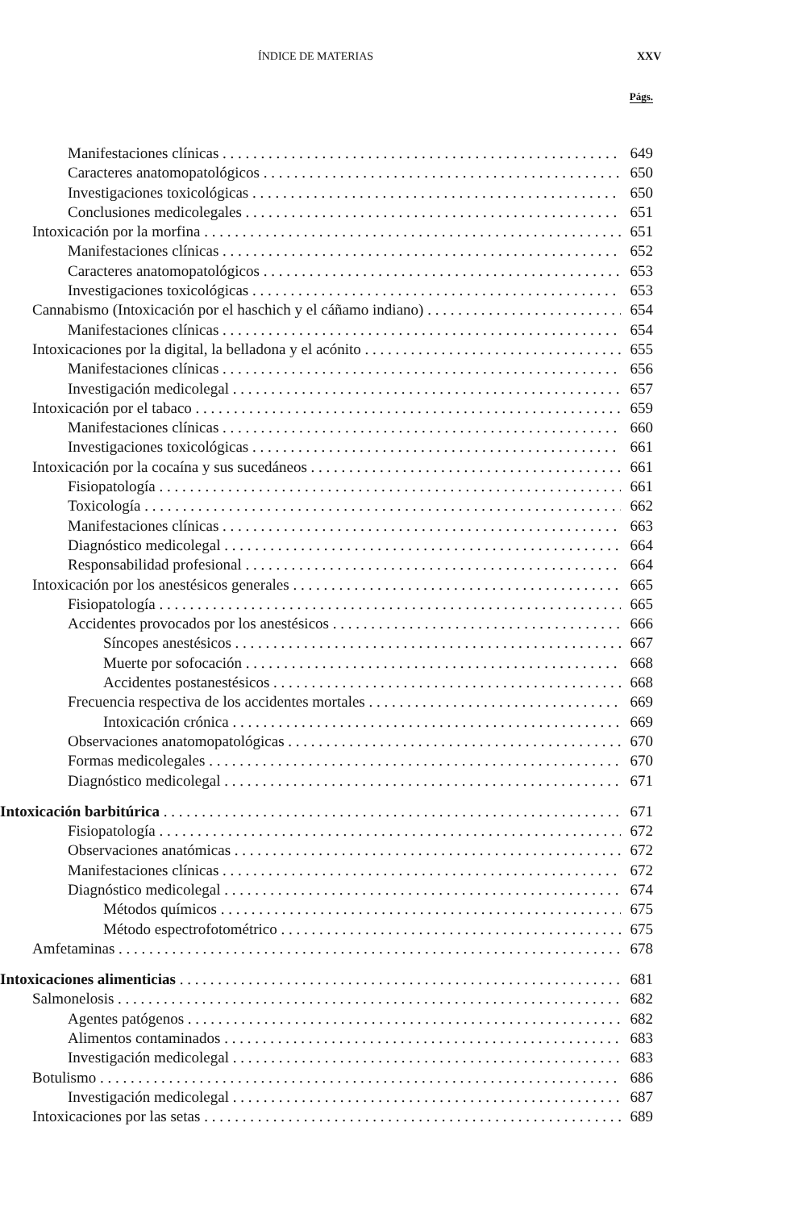ÍNDICE DE MATERIAS XXV
Págs.
Manifestaciones clínicas 649
Caracteres anatomopatológicos 650
Investigaciones toxicológicas 650
Conclusiones medicolegales 651
Intoxicación por la morfina 651
Manifestaciones clínicas 652
Caracteres anatomopatológicos 653
Investigaciones toxicológicas 653
Cannabismo (Intoxicación por el haschich y el cáñamo indiano) 654
Manifestaciones clínicas 654
Intoxicaciones por la digital, la belladona y el acónito 655
Manifestaciones clínicas 656
Investigación medicolegal 657
Intoxicación por el tabaco 659
Manifestaciones clínicas 660
Investigaciones toxicológicas 661
Intoxicación por la cocaína y sus sucedáneos 661
Fisiopatología 661
Toxicología 662
Manifestaciones clínicas 663
Diagnóstico medicolegal 664
Responsabilidad profesional 664
Intoxicación por los anestésicos generales 665
Fisiopatología 665
Accidentes provocados por los anestésicos 666
Síncopes anestésicos 667
Muerte por sofocación 668
Accidentes postanestésicos 668
Frecuencia respectiva de los accidentes mortales 669
Intoxicación crónica 669
Observaciones anatomopatológicas 670
Formas medicolegales 670
Diagnóstico medicolegal 671
Intoxicación barbitúrica 671
Fisiopatología 672
Observaciones anatómicas 672
Manifestaciones clínicas 672
Diagnóstico medicolegal 674
Métodos químicos 675
Método espectrofotométrico 675
Amfetaminas 678
Intoxicaciones alimenticias 681
Salmonelosis 682
Agentes patógenos 682
Alimentos contaminados 683
Investigación medicolegal 683
Botulismo 686
Investigación medicolegal 687
Intoxicaciones por las setas 689